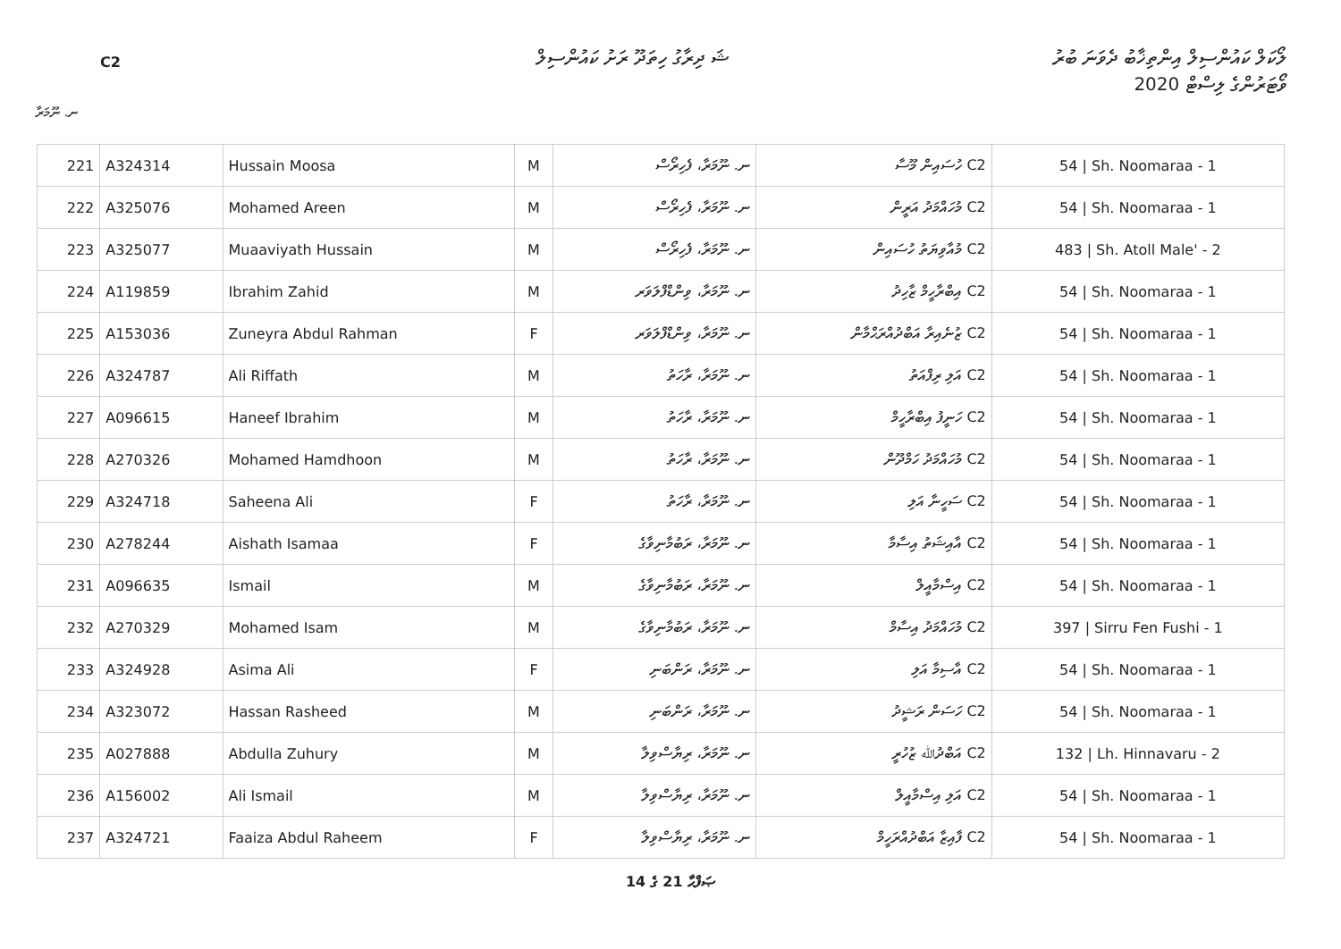C2
ޝަ ދިރާގު ހިތަދޫ ރަށު ކައުންސިލް
ލޯކަލް ކައުންސިލް އިންތިޚާބު ދެވަނަ ބުރު
ވޯޓަރުންގެ ލިސްޓް 2020
ނ. ނޫމަރާ
| 221 | A324314 | Hussain Moosa | M | ނ. ނޫމަރާ، ފެހިރޯސް | C2 ހުސައިން މޫސާ | 54 / Sh. Noomaraa - 1 |
| 222 | A325076 | Mohamed Areen | M | ނ. ނޫމަރާ، ފެހިރޯސް | C2 މުހައްމަދު އަރީން | 54 / Sh. Noomaraa - 1 |
| 223 | A325077 | Muaaviyath Hussain | M | ނ. ނޫމަރާ، ފެހިރޯސް | C2 މުއާވިޔަތު ހުސައިން | 483 / Sh. Atoll Male' - 2 |
| 224 | A119859 | Ibrahim Zahid | M | ނ. ނޫމަރާ، ވިންޑްފްލަވަރ | C2 އިބްރާހީމް ޒާހިދު | 54 / Sh. Noomaraa - 1 |
| 225 | A153036 | Zuneyra Abdul Rahman | F | ނ. ނޫމަރާ، ވިންޑްފްލަވަރ | C2 ޒުނެއިރާ އަބްދުއްރަޙްމާން | 54 / Sh. Noomaraa - 1 |
| 226 | A324787 | Ali Riffath | M | ނ. ނޫމަރާ، ރާހަތު | C2 އަލި ރިފްއަތު | 54 / Sh. Noomaraa - 1 |
| 227 | A096615 | Haneef Ibrahim | M | ނ. ނޫމަރާ، ރާހަތު | C2 ހަނީފު އިބްރާހީމް | 54 / Sh. Noomaraa - 1 |
| 228 | A270326 | Mohamed Hamdhoon | M | ނ. ނޫމަރާ، ރާހަތު | C2 މުހައްމަދު ހަމްދޫން | 54 / Sh. Noomaraa - 1 |
| 229 | A324718 | Saheena Ali | F | ނ. ނޫމަރާ، ރާހަތު | C2 ސަހީނާ އަލި | 54 / Sh. Noomaraa - 1 |
| 230 | A278244 | Aishath Isamaa | F | ނ. ނޫމަރާ، ރަބުމާނިވާގެ | C2 އާއިޝަތު އިސާމާ | 54 / Sh. Noomaraa - 1 |
| 231 | A096635 | Ismail | M | ނ. ނޫމަރާ، ރަބުމާނިވާގެ | C2 އިސްމާއީލް | 54 / Sh. Noomaraa - 1 |
| 232 | A270329 | Mohamed Isam | M | ނ. ނޫމަރާ، ރަބުމާނިވާގެ | C2 މުހައްމަދު އިސާމް | 397 / Sirru Fen Fushi - 1 |
| 233 | A324928 | Asima Ali | F | ނ. ނޫމަރާ، ރަންބަނި | C2 އާސިމާ އަލި | 54 / Sh. Noomaraa - 1 |
| 234 | A323072 | Hassan Rasheed | M | ނ. ނޫމަރާ، ރަންބަނި | C2 ހަސަން ރަޝީދު | 54 / Sh. Noomaraa - 1 |
| 235 | A027888 | Abdulla Zuhury | M | ނ. ނޫމަރާ، ރިޔާސްވިލާ | C2 އަބްދުﷲ ޒުހުރީ | 132 / Lh. Hinnavaru - 2 |
| 236 | A156002 | Ali Ismail | M | ނ. ނޫމަރާ، ރިޔާސްވިލާ | C2 އަލި އިސްމާއީލް | 54 / Sh. Noomaraa - 1 |
| 237 | A324721 | Faaiza Abdul Raheem | F | ނ. ނޫމަރާ، ރިޔާސްވިލާ | C2 ފާއިޒާ އަބްދުއްރަހީމް | 54 / Sh. Noomaraa - 1 |
14 ގެ 21 ޞަފްޙާ